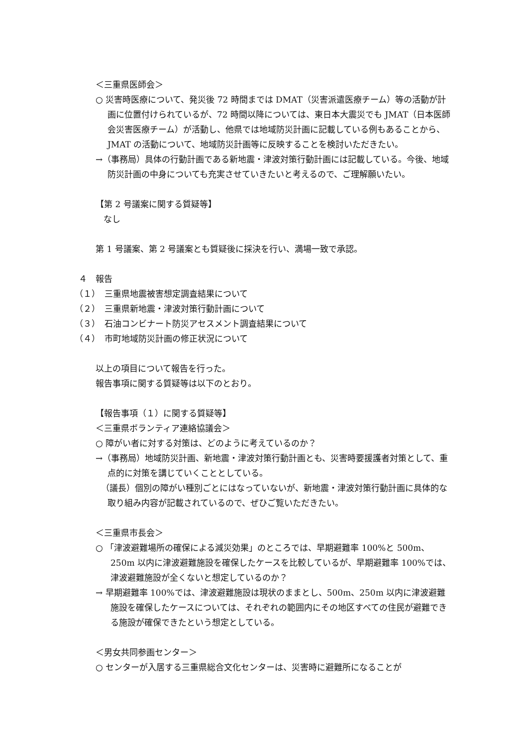＜三重県医師会＞
○ 災害時医療について、発災後 72 時間までは DMAT（災害派遣医療チーム）等の活動が計画に位置付けられているが、72 時間以降については、東日本大震災でも JMAT（日本医師会災害医療チーム）が活動し、他県では地域防災計画に記載している例もあることから、JMAT の活動について、地域防災計画等に反映することを検討いただきたい。
→（事務局）具体の行動計画である新地震・津波対策行動計画には記載している。今後、地域防災計画の中身についても充実させていきたいと考えるので、ご理解願いたい。
【第 2 号議案に関する質疑等】
なし
第 1 号議案、第 2 号議案とも質疑後に採決を行い、満場一致で承認。
４　報告
（１）　三重県地震被害想定調査結果について
（２）　三重県新地震・津波対策行動計画について
（３）　石油コンビナート防災アセスメント調査結果について
（４）　市町地域防災計画の修正状況について
以上の項目について報告を行った。
報告事項に関する質疑等は以下のとおり。
【報告事項（１）に関する質疑等】
＜三重県ボランティア連絡協議会＞
○ 障がい者に対する対策は、どのように考えているのか？
→（事務局）地域防災計画、新地震・津波対策行動計画とも、災害時要援護者対策として、重点的に対策を講じていくこととしている。
（議長）個別の障がい種別ごとにはなっていないが、新地震・津波対策行動計画に具体的な取り組み内容が記載されているので、ぜひご覧いただきたい。
＜三重県市長会＞
○ 「津波避難場所の確保による減災効果」のところでは、早期避難率 100%と 500m、250m 以内に津波避難施設を確保したケースを比較しているが、早期避難率 100%では、津波避難施設が全くないと想定しているのか？
→ 早期避難率 100%では、津波避難施設は現状のままとし、500m、250m 以内に津波避難施設を確保したケースについては、それぞれの範囲内にその地区すべての住民が避難できる施設が確保できたという想定としている。
＜男女共同参画センター＞
○ センターが入居する三重県総合文化センターは、災害時に避難所になることが